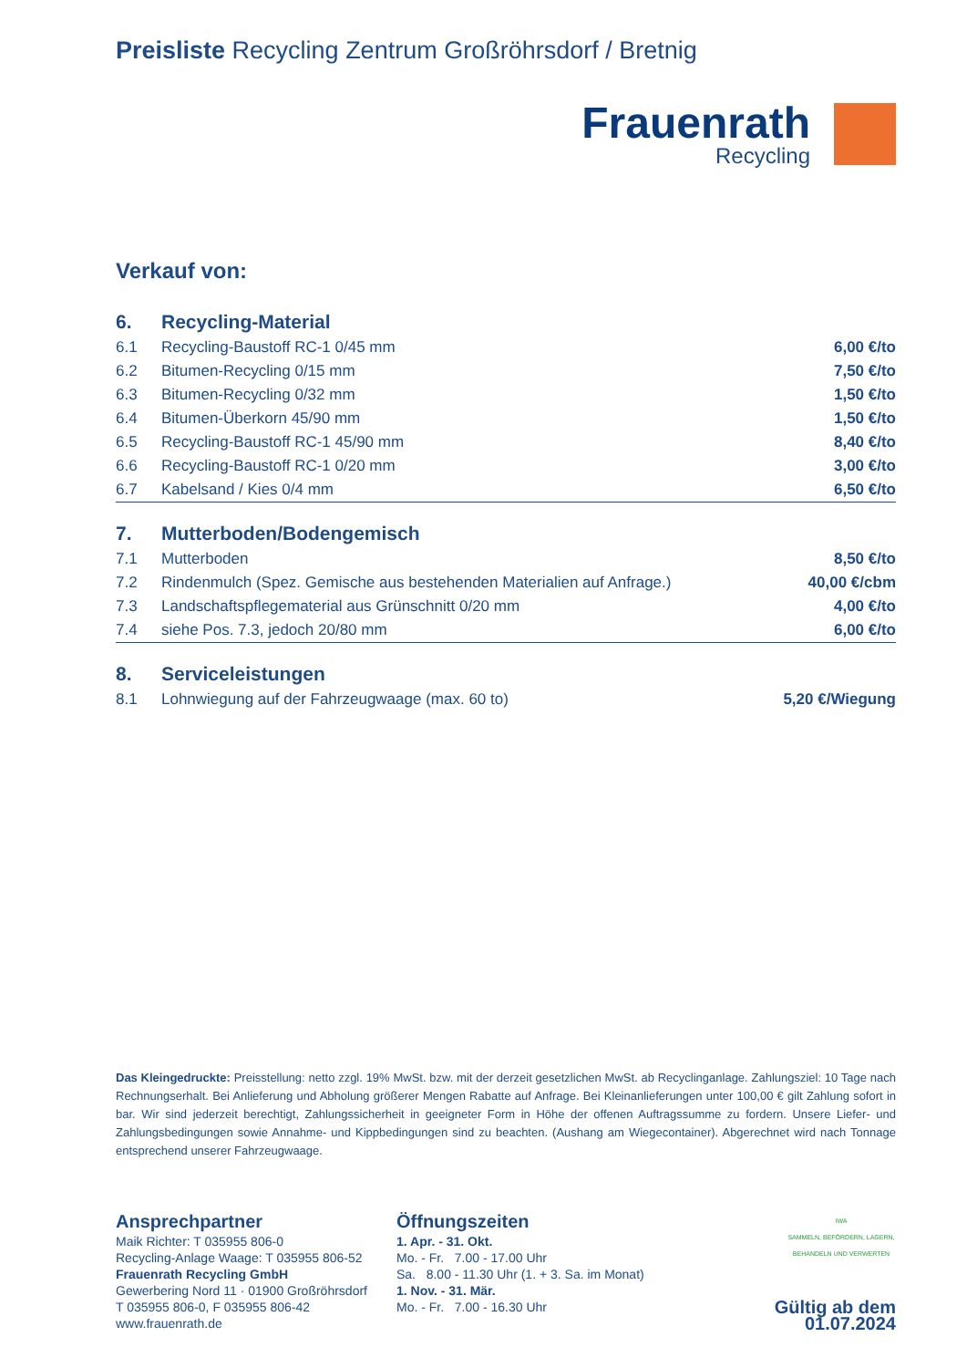Preisliste Recycling Zentrum Großröhrsdorf / Bretnig
Frauenrath
Recycling
Verkauf von:
| 6. | Recycling-Material | |
| 6.1 | Recycling-Baustoff RC-1 0/45 mm | 6,00 €/to |
| 6.2 | Bitumen-Recycling 0/15 mm | 7,50 €/to |
| 6.3 | Bitumen-Recycling 0/32 mm | 1,50 €/to |
| 6.4 | Bitumen-Überkorn 45/90 mm | 1,50 €/to |
| 6.5 | Recycling-Baustoff RC-1 45/90 mm | 8,40 €/to |
| 6.6 | Recycling-Baustoff RC-1 0/20 mm | 3,00 €/to |
| 6.7 | Kabelsand / Kies 0/4 mm | 6,50 €/to |
| 7. | Mutterboden/Bodengemisch | |
| 7.1 | Mutterboden | 8,50 €/to |
| 7.2 | Rindenmulch (Spez. Gemische aus bestehenden Materialien auf Anfrage.) | 40,00 €/cbm |
| 7.3 | Landschaftspflegematerial aus Grünschnitt 0/20 mm | 4,00 €/to |
| 7.4 | siehe Pos. 7.3, jedoch 20/80 mm | 6,00 €/to |
| 8. | Serviceleistungen | |
| 8.1 | Lohnwiegung auf der Fahrzeugwaage (max. 60 to) | 5,20 €/Wiegung |
Das Kleingedruckte: Preisstellung: netto zzgl. 19% MwSt. bzw. mit der derzeit gesetzlichen MwSt. ab Recyclinganlage. Zahlungsziel: 10 Tage nach Rechnungserhalt. Bei Anlieferung und Abholung größerer Mengen Rabatte auf Anfrage. Bei Kleinanlieferungen unter 100,00 € gilt Zahlung sofort in bar. Wir sind jederzeit berechtigt, Zahlungssicherheit in geeigneter Form in Höhe der offenen Auftragssumme zu fordern. Unsere Liefer- und Zahlungsbedingungen sowie Annahme- und Kippbedingungen sind zu beachten. (Aushang am Wiegecontainer). Abgerechnet wird nach Tonnage entsprechend unserer Fahrzeugwaage.
Ansprechpartner
Maik Richter: T 035955 806-0
Recycling-Anlage Waage: T 035955 806-52
Frauenrath Recycling GmbH
Gewerbering Nord 11 · 01900 Großröhrsdorf
T 035955 806-0, F 035955 806-42
www.frauenrath.de
Öffnungszeiten
1. Apr. - 31. Okt.
Mo. - Fr. 7.00 - 17.00 Uhr
Sa. 8.00 - 11.30 Uhr (1. + 3. Sa. im Monat)
1. Nov. - 31. Mär.
Mo. - Fr. 7.00 - 16.30 Uhr
IWA
SAMMELN, BEFÖRDERN, LAGERN, BEHANDELN UND VERWERTEN
Gültig ab dem 01.07.2024